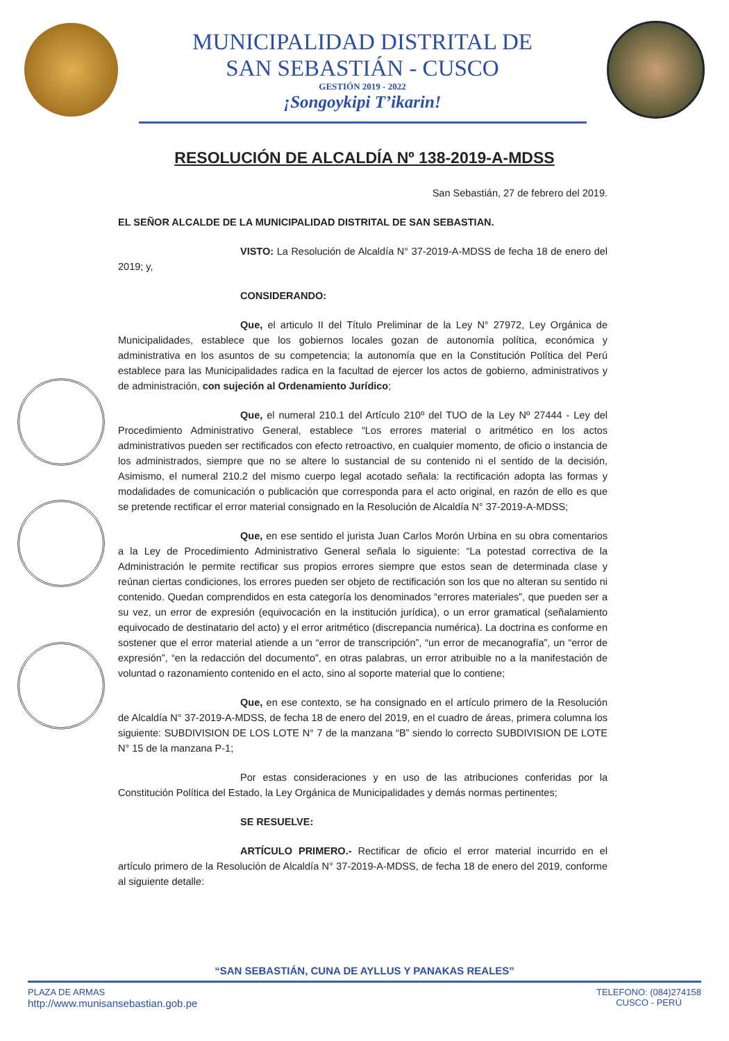MUNICIPALIDAD DISTRITAL DE
SAN SEBASTIÁN - CUSCO
GESTIÓN 2019 - 2022
¡Songoykipi T’ikarin!
RESOLUCIÓN DE ALCALDÍA Nº 138-2019-A-MDSS
San Sebastián, 27 de febrero del 2019.
EL SEÑOR ALCALDE DE LA MUNICIPALIDAD DISTRITAL DE SAN SEBASTIAN.
VISTO: La Resolución de Alcaldía N° 37-2019-A-MDSS de fecha 18 de enero del 2019; y,
CONSIDERANDO:
Que, el articulo II del Título Preliminar de la Ley N° 27972, Ley Orgánica de Municipalidades, establece que los gobiernos locales gozan de autonomía política, económica y administrativa en los asuntos de su competencia; la autonomía que en la Constitución Política del Perú establece para las Municipalidades radica en la facultad de ejercer los actos de gobierno, administrativos y de administración, con sujeción al Ordenamiento Jurídico;
Que, el numeral 210.1 del Artículo 210º del TUO de la Ley Nº 27444 - Ley del Procedimiento Administrativo General, establece “Los errores material o aritmético en los actos administrativos pueden ser rectificados con efecto retroactivo, en cualquier momento, de oficio o instancia de los administrados, siempre que no se altere lo sustancial de su contenido ni el sentido de la decisión, Asimismo, el numeral 210.2 del mismo cuerpo legal acotado señala: la rectificación adopta las formas y modalidades de comunicación o publicación que corresponda para el acto original, en razón de ello es que se pretende rectificar el error material consignado en la Resolución de Alcaldía N° 37-2019-A-MDSS;
Que, en ese sentido el jurista Juan Carlos Morón Urbina en su obra comentarios a la Ley de Procedimiento Administrativo General señala lo siguiente: “La potestad correctiva de la Administración le permite rectificar sus propios errores siempre que estos sean de determinada clase y reúnan ciertas condiciones, los errores pueden ser objeto de rectificación son los que no alteran su sentido ni contenido. Quedan comprendidos en esta categoría los denominados “errores materiales”, que pueden ser a su vez, un error de expresión (equivocación en la institución jurídica), o un error gramatical (señalamiento equivocado de destinatario del acto) y el error aritmético (discrepancia numérica). La doctrina es conforme en sostener que el error material atiende a un “error de transcripción”, “un error de mecanografía”, un “error de expresión”, “en la redacción del documento”, en otras palabras, un error atribuible no a la manifestación de voluntad o razonamiento contenido en el acto, sino al soporte material que lo contiene;
Que, en ese contexto, se ha consignado en el artículo primero de la Resolución de Alcaldía N° 37-2019-A-MDSS, de fecha 18 de enero del 2019, en el cuadro de áreas, primera columna los siguiente: SUBDIVISION DE LOS LOTE N° 7 de la manzana “B” siendo lo correcto SUBDIVISION DE LOTE N° 15 de la manzana P-1;
Por estas consideraciones y en uso de las atribuciones conferidas por la Constitución Política del Estado, la Ley Orgánica de Municipalidades y demás normas pertinentes;
SE RESUELVE:
ARTÍCULO PRIMERO.- Rectificar de oficio el error material incurrido en el artículo primero de la Resolución de Alcaldía N° 37-2019-A-MDSS, de fecha 18 de enero del 2019, conforme al siguiente detalle:
“SAN SEBASTIÁN, CUNA DE AYLLUS Y PANAKAS REALES”
PLAZA DE ARMAS
http://www.munisansebastian.gob.pe
TELEFONO: (084)274158
CUSCO - PERÚ